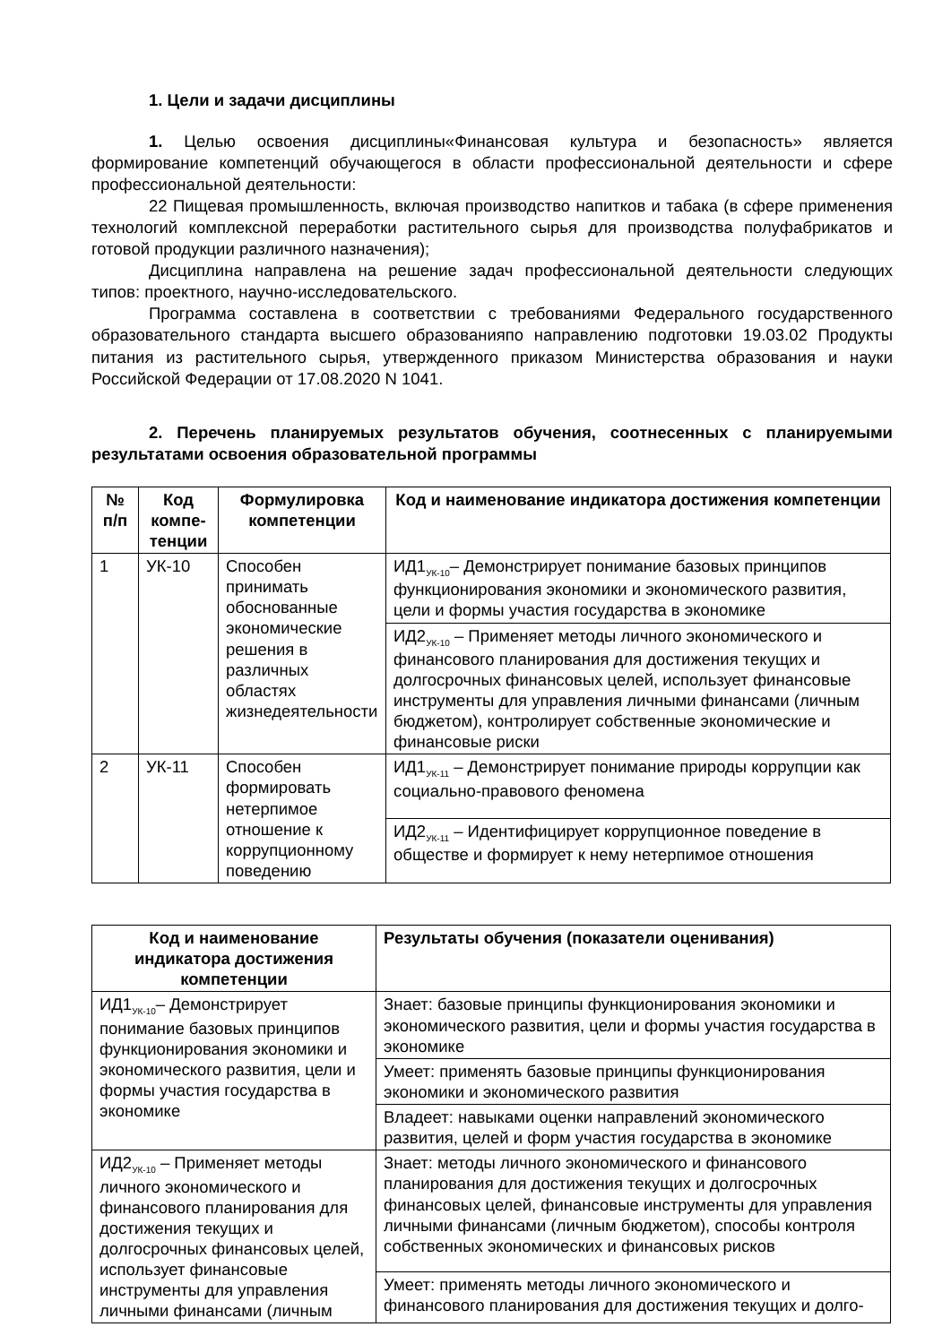1. Цели и задачи дисциплины
1. Целью освоения дисциплины«Финансовая культура и безопасность» является формирование компетенций обучающегося в области профессиональной деятельности и сфере профессиональной деятельности:
22 Пищевая промышленность, включая производство напитков и табака (в сфере применения технологий комплексной переработки растительного сырья для производства полуфабрикатов и готовой продукции различного назначения);
Дисциплина направлена на решение задач профессиональной деятельности следующих типов: проектного, научно-исследовательского.
Программа составлена в соответствии с требованиями Федерального государственного образовательного стандарта высшего образованияпо направлению подготовки 19.03.02 Продукты питания из растительного сырья, утвержденного приказом Министерства образования и науки Российской Федерации от 17.08.2020 N 1041.
2. Перечень планируемых результатов обучения, соотнесенных с планируемыми результатами освоения образовательной программы
| № п/п | Код компе-тенции | Формулировка компетенции | Код и наименование индикатора достижения компетенции |
| --- | --- | --- | --- |
| 1 | УК-10 | Способен принимать обоснованные экономические решения в различных областях жизнедеятельности | ИД1<sub>УК-10</sub>– Демонстрирует понимание базовых принципов функционирования экономики и экономического развития, цели и формы участия государства в экономике |
| | | | ИД2<sub>УК-10</sub> – Применяет методы личного экономического и финансового планирования для достижения текущих и долгосрочных финансовых целей, использует финансовые инструменты для управления личными финансами (личным бюджетом), контролирует собственные экономические и финансовые риски |
| 2 | УК-11 | Способен формировать нетерпимое отношение к коррупционному поведению | ИД1<sub>УК-11</sub> – Демонстрирует понимание природы коррупции как социально-правового феномена |
| | | | ИД2<sub>УК-11</sub> – Идентифицирует коррупционное поведение в обществе и формирует к нему нетерпимое отношения |
| Код и наименование индикатора достижения компетенции | Результаты обучения (показатели оценивания) |
| --- | --- |
| ИД1<sub>УК-10</sub>– Демонстрирует понимание базовых принципов функционирования экономики и экономического развития, цели и формы участия государства в экономике | Знает: базовые принципы функционирования экономики и экономического развития, цели и формы участия государства в экономике |
| | Умеет: применять базовые принципы функционирования экономики и экономического развития |
| | Владеет: навыками оценки направлений экономического развития, целей и форм участия государства в экономике |
| ИД2<sub>УК-10</sub> – Применяет методы личного экономического и финансового планирования для достижения текущих и долгосрочных финансовых целей, использует финансовые инструменты для управления личными финансами (личным | Знает: методы личного экономического и финансового планирования для достижения текущих и долгосрочных финансовых целей, финансовые инструменты для управления личными финансами (личным бюджетом), способы контроля собственных экономических и финансовых рисков |
| | Умеет: применять методы личного экономического и финансового планирования для достижения текущих и долго- |